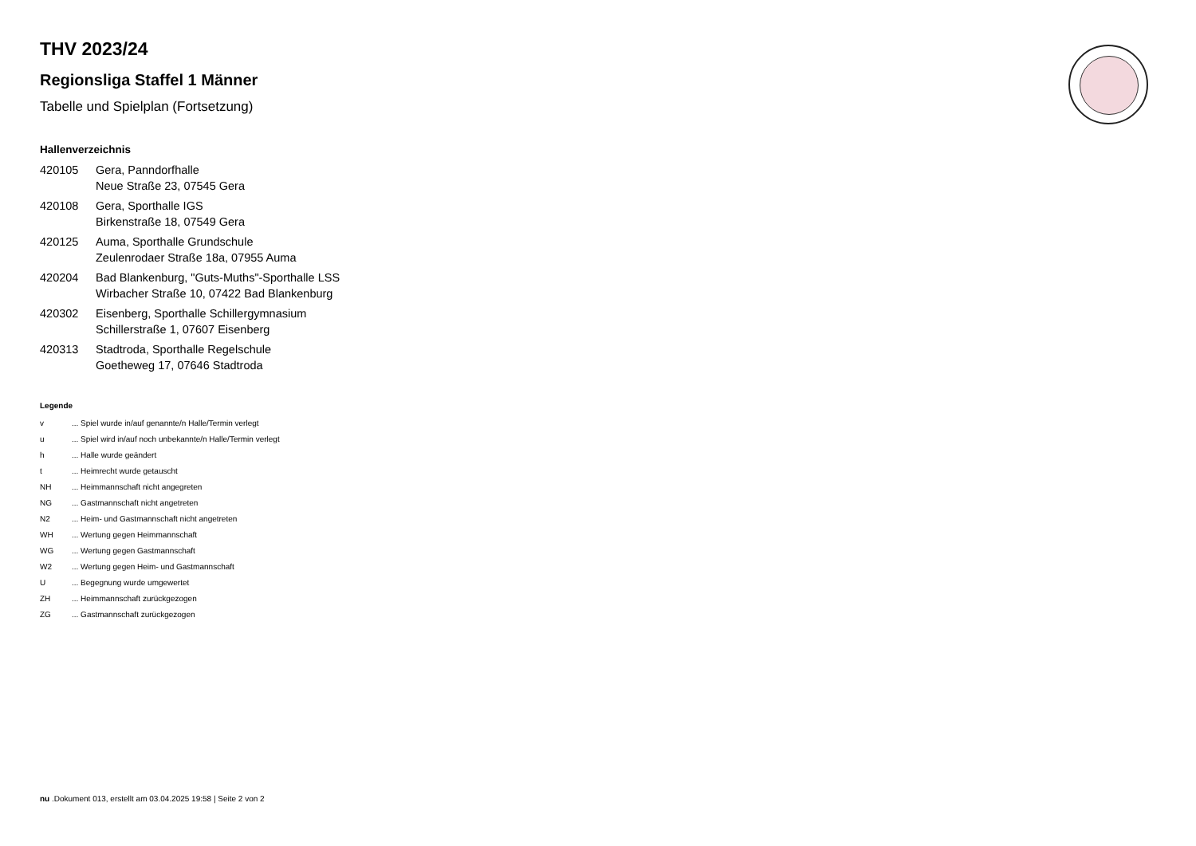THV 2023/24
Regionsliga Staffel 1 Männer
Tabelle und Spielplan (Fortsetzung)
Hallenverzeichnis
| 420105 | Gera, Panndorfhalle Neue Straße 23, 07545 Gera |
| 420108 | Gera, Sporthalle IGS Birkenstraße 18, 07549 Gera |
| 420125 | Auma, Sporthalle Grundschule Zeulenrodaer Straße 18a, 07955 Auma |
| 420204 | Bad Blankenburg, "Guts-Muths"-Sporthalle LSS Wirbacher Straße 10, 07422 Bad Blankenburg |
| 420302 | Eisenberg, Sporthalle Schillergymnasium Schillerstraße 1, 07607 Eisenberg |
| 420313 | Stadtroda, Sporthalle Regelschule Goetheweg 17, 07646 Stadtroda |
Legende
| v | ... Spiel wurde in/auf genannte/n Halle/Termin verlegt |
| u | ... Spiel wird in/auf noch unbekannte/n Halle/Termin verlegt |
| h | ... Halle wurde geändert |
| t | ... Heimrecht wurde getauscht |
| NH | ... Heimmannschaft nicht angegreten |
| NG | ... Gastmannschaft nicht angetreten |
| N2 | ... Heim- und Gastmannschaft nicht angetreten |
| WH | ... Wertung gegen Heimmannschaft |
| WG | ... Wertung gegen Gastmannschaft |
| W2 | ... Wertung gegen Heim- und Gastmannschaft |
| U | ... Begegnung wurde umgewertet |
| ZH | ... Heimmannschaft zurückgezogen |
| ZG | ... Gastmannschaft zurückgezogen |
nu .Dokument 013, erstellt am 03.04.2025 19:58 | Seite 2 von 2